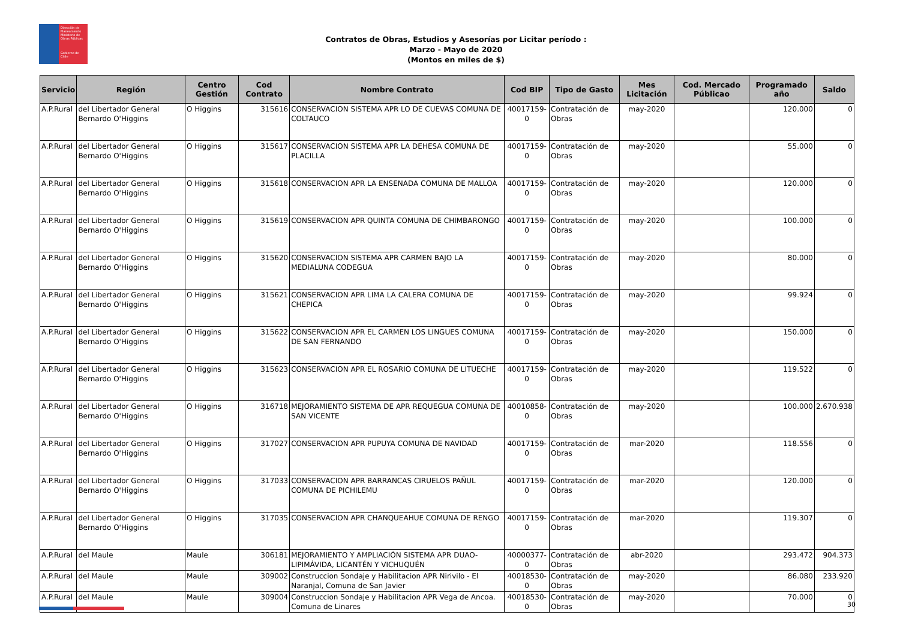Dirección de Planeamiento
Ministerio de Obras Públicas
Gobierno de Chile
Contratos de Obras, Estudios y Asesorías por Licitar período :
Marzo - Mayo de 2020
(Montos en miles de $)
| Servicio | Región | Centro Gestión | Cod Contrato | Nombre Contrato | Cod BIP | Tipo de Gasto | Mes Licitación | Cod. Mercado Públicao | Programado año | Saldo |
| --- | --- | --- | --- | --- | --- | --- | --- | --- | --- | --- |
| A.P.Rural | del Libertador General Bernardo O'Higgins | O Higgins | 315616 | CONSERVACION SISTEMA APR LO DE CUEVAS COMUNA DE COLTAUCO | 40017159-0 | Contratación de Obras | may-2020 | | 120.000 | 0 |
| A.P.Rural | del Libertador General Bernardo O'Higgins | O Higgins | 315617 | CONSERVACION SISTEMA APR LA DEHESA COMUNA DE PLACILLA | 40017159-0 | Contratación de Obras | may-2020 | | 55.000 | 0 |
| A.P.Rural | del Libertador General Bernardo O'Higgins | O Higgins | 315618 | CONSERVACION APR LA ENSENADA COMUNA DE MALLOA | 40017159-0 | Contratación de Obras | may-2020 | | 120.000 | 0 |
| A.P.Rural | del Libertador General Bernardo O'Higgins | O Higgins | 315619 | CONSERVACION APR QUINTA COMUNA DE CHIMBARONGO | 40017159-0 | Contratación de Obras | may-2020 | | 100.000 | 0 |
| A.P.Rural | del Libertador General Bernardo O'Higgins | O Higgins | 315620 | CONSERVACION SISTEMA APR CARMEN BAJO LA MEDIALUNA CODEGUA | 40017159-0 | Contratación de Obras | may-2020 | | 80.000 | 0 |
| A.P.Rural | del Libertador General Bernardo O'Higgins | O Higgins | 315621 | CONSERVACION APR LIMA LA CALERA COMUNA DE CHEPICA | 40017159-0 | Contratación de Obras | may-2020 | | 99.924 | 0 |
| A.P.Rural | del Libertador General Bernardo O'Higgins | O Higgins | 315622 | CONSERVACION APR EL CARMEN LOS LINGUES COMUNA DE SAN FERNANDO | 40017159-0 | Contratación de Obras | may-2020 | | 150.000 | 0 |
| A.P.Rural | del Libertador General Bernardo O'Higgins | O Higgins | 315623 | CONSERVACION APR EL ROSARIO COMUNA DE LITUECHE | 40017159-0 | Contratación de Obras | may-2020 | | 119.522 | 0 |
| A.P.Rural | del Libertador General Bernardo O'Higgins | O Higgins | 316718 | MEJORAMIENTO SISTEMA DE APR REQUEGUA COMUNA DE SAN VICENTE | 40010858-0 | Contratación de Obras | may-2020 | | 100.000 | 2.670.938 |
| A.P.Rural | del Libertador General Bernardo O'Higgins | O Higgins | 317027 | CONSERVACION APR PUPUYA COMUNA DE NAVIDAD | 40017159-0 | Contratación de Obras | mar-2020 | | 118.556 | 0 |
| A.P.Rural | del Libertador General Bernardo O'Higgins | O Higgins | 317033 | CONSERVACION APR BARRANCAS CIRUELOS PAÑUL COMUNA DE PICHILEMU | 40017159-0 | Contratación de Obras | mar-2020 | | 120.000 | 0 |
| A.P.Rural | del Libertador General Bernardo O'Higgins | O Higgins | 317035 | CONSERVACION APR CHANQUEAHUE COMUNA DE RENGO | 40017159-0 | Contratación de Obras | mar-2020 | | 119.307 | 0 |
| A.P.Rural | del Maule | Maule | 306181 | MEJORAMIENTO Y AMPLIACIÓN SISTEMA APR DUAO-LIPIMÁVIDA, LICANTÉN Y VICHUQUÉN | 40000377-0 | Contratación de Obras | abr-2020 | | 293.472 | 904.373 |
| A.P.Rural | del Maule | Maule | 309002 | Construccion Sondaje y Habilitacion APR Nirivilo - El Naranjal, Comuna de San Javier | 40018530-0 | Contratación de Obras | may-2020 | | 86.080 | 233.920 |
| A.P.Rural | del Maule | Maule | 309004 | Construccion Sondaje y Habilitacion APR Vega de Ancoa. Comuna de Linares | 40018530-0 | Contratación de Obras | may-2020 | | 70.000 | 0 |
30